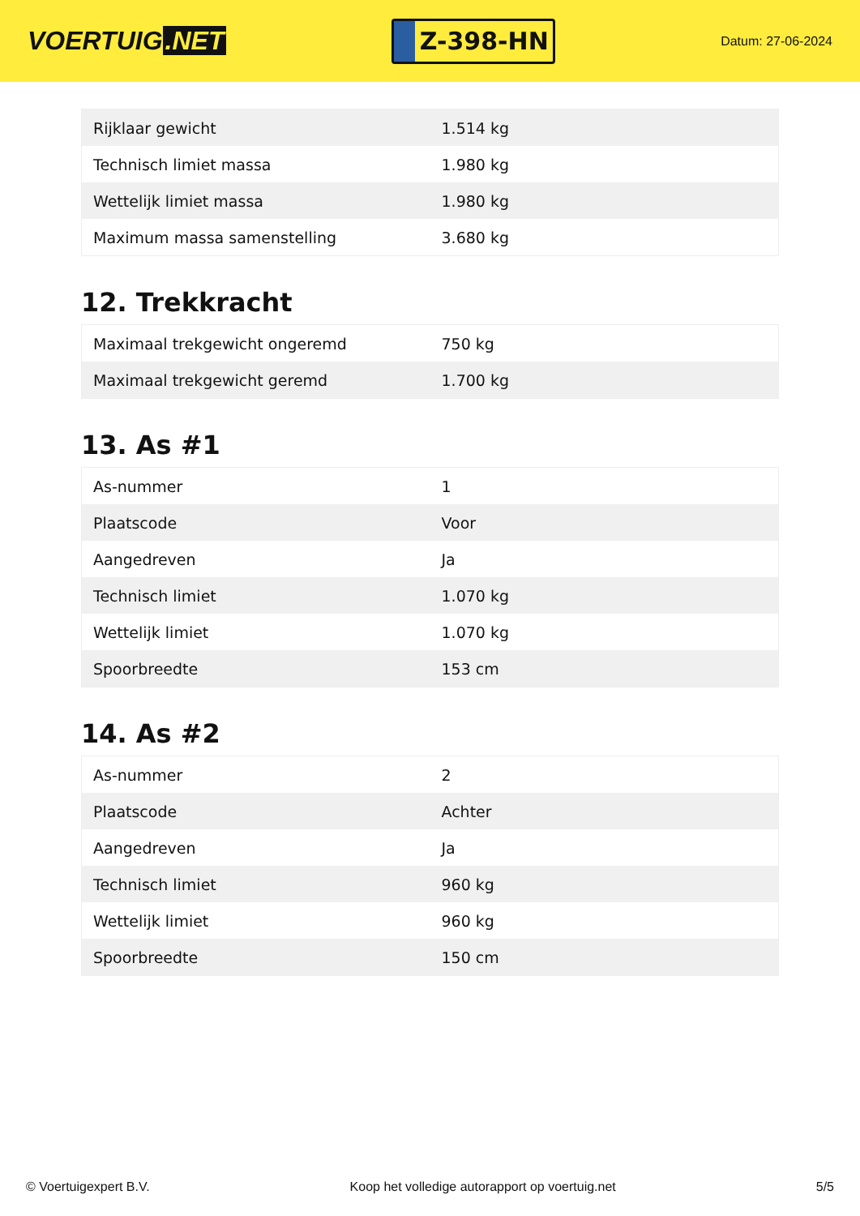VOERTUIG.NET
Z-398-HN
Datum: 27-06-2024
| Rijklaar gewicht | 1.514 kg |
| Technisch limiet massa | 1.980 kg |
| Wettelijk limiet massa | 1.980 kg |
| Maximum massa samenstelling | 3.680 kg |
12. Trekkracht
| Maximaal trekgewicht ongeremd | 750 kg |
| Maximaal trekgewicht geremd | 1.700 kg |
13. As #1
| As-nummer | 1 |
| Plaatscode | Voor |
| Aangedreven | Ja |
| Technisch limiet | 1.070 kg |
| Wettelijk limiet | 1.070 kg |
| Spoorbreedte | 153 cm |
14. As #2
| As-nummer | 2 |
| Plaatscode | Achter |
| Aangedreven | Ja |
| Technisch limiet | 960 kg |
| Wettelijk limiet | 960 kg |
| Spoorbreedte | 150 cm |
© Voertuigexpert B.V. Koop het volledige autorapport op voertuig.net 5/5